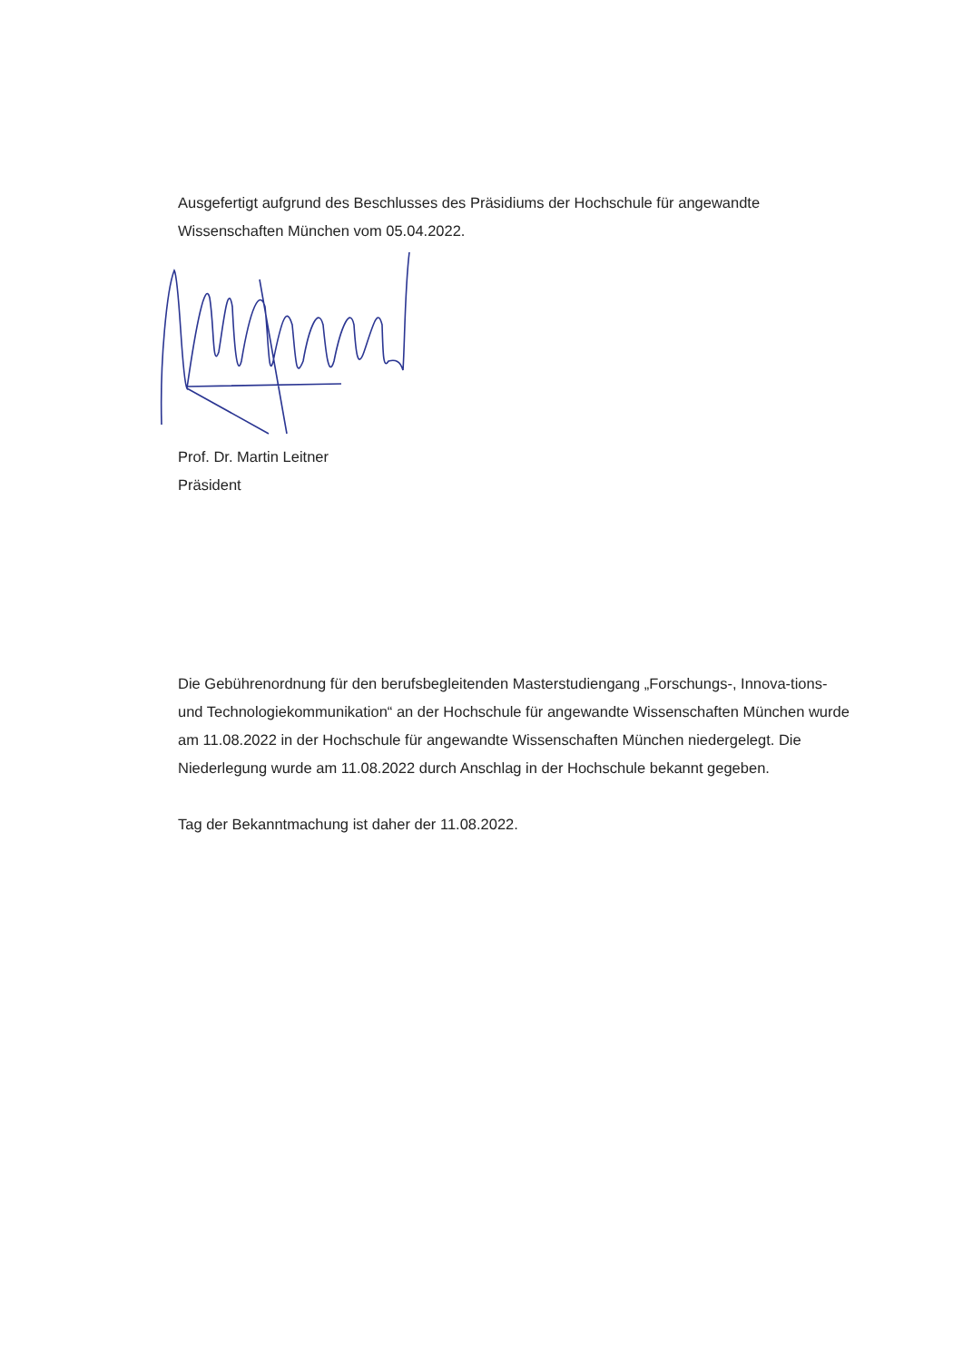Ausgefertigt aufgrund des Beschlusses des Präsidiums der Hochschule für angewandte Wissenschaften München vom 05.04.2022.
Prof. Dr. Martin Leitner
Präsident
Die Gebührenordnung für den berufsbegleitenden Masterstudiengang „Forschungs-, Innova-tions- und Technologiekommunikation“ an der Hochschule für angewandte Wissenschaften München wurde am 11.08.2022 in der Hochschule für angewandte Wissenschaften München niedergelegt. Die Niederlegung wurde am 11.08.2022 durch Anschlag in der Hochschule bekannt gegeben.
Tag der Bekanntmachung ist daher der 11.08.2022.